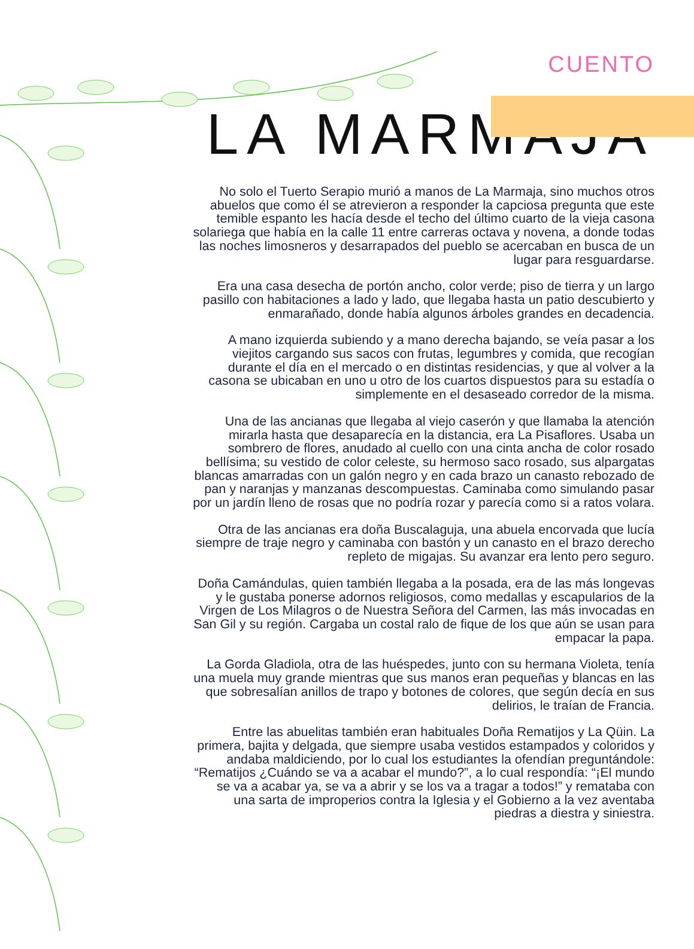CUENTO
LA MARMAJA
No solo el Tuerto Serapio murió a manos de La Marmaja, sino muchos otros abuelos que como él se atrevieron a responder la capciosa pregunta que este temible espanto les hacía desde el techo del último cuarto de la vieja casona solariega que había en la calle 11 entre carreras octava y novena, a donde todas las noches limosneros y desarrapados del pueblo se acercaban en busca de un lugar para resguardarse.
Era una casa desecha de portón ancho, color verde; piso de tierra y un largo pasillo con habitaciones a lado y lado, que llegaba hasta un patio descubierto y enmarañado, donde había algunos árboles grandes en decadencia.
A mano izquierda subiendo y a mano derecha bajando, se veía pasar a los viejitos cargando sus sacos con frutas, legumbres y comida, que recogían durante el día en el mercado o en distintas residencias, y que al volver a la casona se ubicaban en uno u otro de los cuartos dispuestos para su estadía o simplemente en el desaseado corredor de la misma.
Una de las ancianas que llegaba al viejo caserón y que llamaba la atención mirarla hasta que desaparecía en la distancia, era La Pisaflores. Usaba un sombrero de flores, anudado al cuello con una cinta ancha de color rosado bellísima; su vestido de color celeste, su hermoso saco rosado, sus alpargatas blancas amarradas con un galón negro y en cada brazo un canasto rebozado de pan y naranjas y manzanas descompuestas. Caminaba como simulando pasar por un jardín lleno de rosas que no podría rozar y parecía como si a ratos volara.
Otra de las ancianas era doña Buscalaguja, una abuela encorvada que lucía siempre de traje negro y caminaba con bastón y un canasto en el brazo derecho repleto de migajas. Su avanzar era lento pero seguro.
Doña Camándulas, quien también llegaba a la posada, era de las más longevas y le gustaba ponerse adornos religiosos, como medallas y escapularios de la Virgen de Los Milagros o de Nuestra Señora del Carmen, las más invocadas en San Gil y su región. Cargaba un costal ralo de fique de los que aún se usan para empacar la papa.
La Gorda Gladiola, otra de las huéspedes, junto con su hermana Violeta, tenía una muela muy grande mientras que sus manos eran pequeñas y blancas en las que sobresalían anillos de trapo y botones de colores, que según decía en sus delirios, le traían de Francia.
Entre las abuelitas también eran habituales Doña Rematijos y La Qüin. La primera, bajita y delgada, que siempre usaba vestidos estampados y coloridos y andaba maldiciendo, por lo cual los estudiantes la ofendían preguntándole: “Rematijos ¿Cuándo se va a acabar el mundo?”, a lo cual respondía: “¡El mundo se va a acabar ya, se va a abrir y se los va a tragar a todos!” y remataba con una sarta de improperios contra la Iglesia y el Gobierno a la vez aventaba piedras a diestra y siniestra.